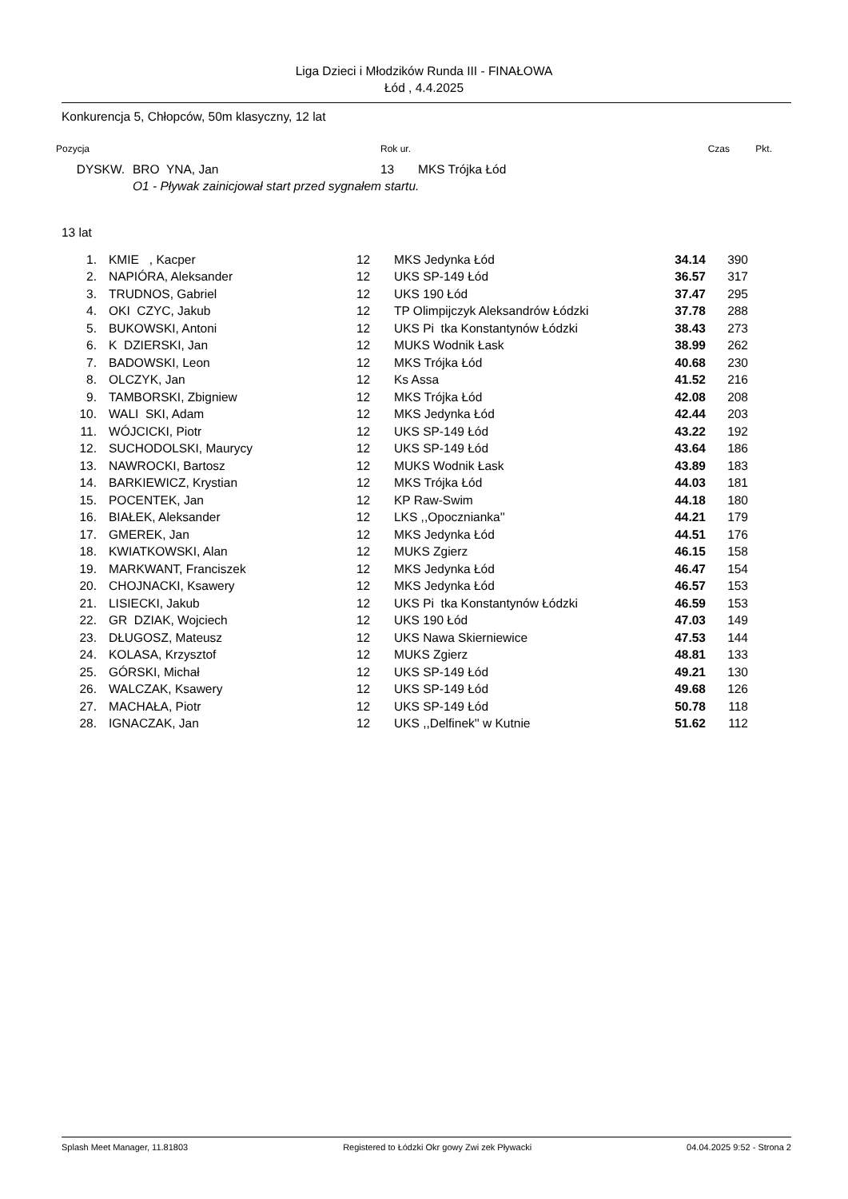Liga Dzieci i Młodzików Runda III - FINAŁOWA
Łód , 4.4.2025
Konkurencja 5, Chłopców, 50m klasyczny, 12 lat
| Pozycja | | Rok ur. | | Czas | Pkt. |
| --- | --- | --- | --- | --- | --- |
| DYSKW. | BRO YNA, Jan | 13 | MKS Trójka Łód | | |
| | O1 - Pływak zainicjował start przed sygnałem startu. | | | | |
13 lat
| 1. | KMIE , Kacper | 12 | MKS Jedynka Łód | 34.14 | 390 |
| 2. | NAPIÓRA, Aleksander | 12 | UKS SP-149 Łód | 36.57 | 317 |
| 3. | TRUDNOS, Gabriel | 12 | UKS 190 Łód | 37.47 | 295 |
| 4. | OKI CZYC, Jakub | 12 | TP Olimpijczyk Aleksandrów Łódzki | 37.78 | 288 |
| 5. | BUKOWSKI, Antoni | 12 | UKS Pi tka Konstantynów Łódzki | 38.43 | 273 |
| 6. | K DZIERSKI, Jan | 12 | MUKS Wodnik Łask | 38.99 | 262 |
| 7. | BADOWSKI, Leon | 12 | MKS Trójka Łód | 40.68 | 230 |
| 8. | OLCZYK, Jan | 12 | Ks Assa | 41.52 | 216 |
| 9. | TAMBORSKI, Zbigniew | 12 | MKS Trójka Łód | 42.08 | 208 |
| 10. | WALI SKI, Adam | 12 | MKS Jedynka Łód | 42.44 | 203 |
| 11. | WÓJCICKI, Piotr | 12 | UKS SP-149 Łód | 43.22 | 192 |
| 12. | SUCHODOLSKI, Maurycy | 12 | UKS SP-149 Łód | 43.64 | 186 |
| 13. | NAWROCKI, Bartosz | 12 | MUKS Wodnik Łask | 43.89 | 183 |
| 14. | BARKIEWICZ, Krystian | 12 | MKS Trójka Łód | 44.03 | 181 |
| 15. | POCENTEK, Jan | 12 | KP Raw-Swim | 44.18 | 180 |
| 16. | BIAŁEK, Aleksander | 12 | LKS ,,Opocznianka'' | 44.21 | 179 |
| 17. | GMEREK, Jan | 12 | MKS Jedynka Łód | 44.51 | 176 |
| 18. | KWIATKOWSKI, Alan | 12 | MUKS Zgierz | 46.15 | 158 |
| 19. | MARKWANT, Franciszek | 12 | MKS Jedynka Łód | 46.47 | 154 |
| 20. | CHOJNACKI, Ksawery | 12 | MKS Jedynka Łód | 46.57 | 153 |
| 21. | LISIECKI, Jakub | 12 | UKS Pi tka Konstantynów Łódzki | 46.59 | 153 |
| 22. | GR DZIAK, Wojciech | 12 | UKS 190 Łód | 47.03 | 149 |
| 23. | DŁUGOSZ, Mateusz | 12 | UKS Nawa Skierniewice | 47.53 | 144 |
| 24. | KOLASA, Krzysztof | 12 | MUKS Zgierz | 48.81 | 133 |
| 25. | GÓRSKI, Michał | 12 | UKS SP-149 Łód | 49.21 | 130 |
| 26. | WALCZAK, Ksawery | 12 | UKS SP-149 Łód | 49.68 | 126 |
| 27. | MACHAŁA, Piotr | 12 | UKS SP-149 Łód | 50.78 | 118 |
| 28. | IGNACZAK, Jan | 12 | UKS ,,Delfinek'' w Kutnie | 51.62 | 112 |
Splash Meet Manager, 11.81803 Registered to Łódzki Okr gowy Zwi zek Pływacki 04.04.2025 9:52 - Strona 2